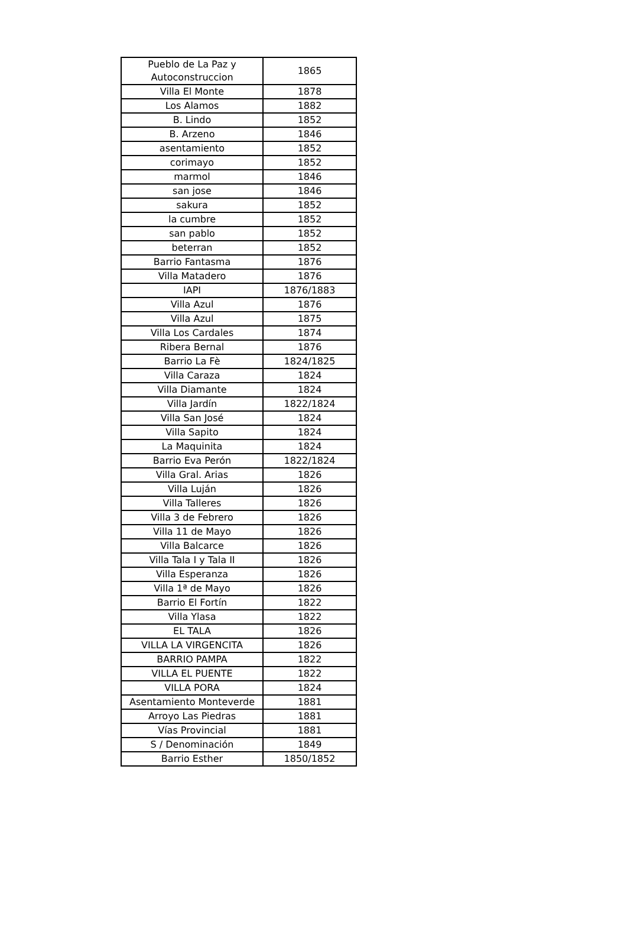| Pueblo de La Paz y Autoconstruccion | 1865 |
| Villa El Monte | 1878 |
| Los Alamos | 1882 |
| B. Lindo | 1852 |
| B. Arzeno | 1846 |
| asentamiento | 1852 |
| corimayo | 1852 |
| marmol | 1846 |
| san jose | 1846 |
| sakura | 1852 |
| la cumbre | 1852 |
| san pablo | 1852 |
| beterran | 1852 |
| Barrio Fantasma | 1876 |
| Villa Matadero | 1876 |
| IAPI | 1876/1883 |
| Villa Azul | 1876 |
| Villa Azul | 1875 |
| Villa Los Cardales | 1874 |
| Ribera Bernal | 1876 |
| Barrio La Fè | 1824/1825 |
| Villa Caraza | 1824 |
| Villa Diamante | 1824 |
| Villa Jardín | 1822/1824 |
| Villa San José | 1824 |
| Villa Sapito | 1824 |
| La Maquinita | 1824 |
| Barrio Eva Perón | 1822/1824 |
| Villa Gral. Arias | 1826 |
| Villa Luján | 1826 |
| Villa Talleres | 1826 |
| Villa 3 de Febrero | 1826 |
| Villa 11 de Mayo | 1826 |
| Villa Balcarce | 1826 |
| Villa Tala I y Tala II | 1826 |
| Villa Esperanza | 1826 |
| Villa 1ª de Mayo | 1826 |
| Barrio El Fortín | 1822 |
| Villa Ylasa | 1822 |
| EL TALA | 1826 |
| VILLA LA VIRGENCITA | 1826 |
| BARRIO PAMPA | 1822 |
| VILLA EL PUENTE | 1822 |
| VILLA PORA | 1824 |
| Asentamiento Monteverde | 1881 |
| Arroyo Las Piedras | 1881 |
| Vías Provincial | 1881 |
| S / Denominación | 1849 |
| Barrio Esther | 1850/1852 |